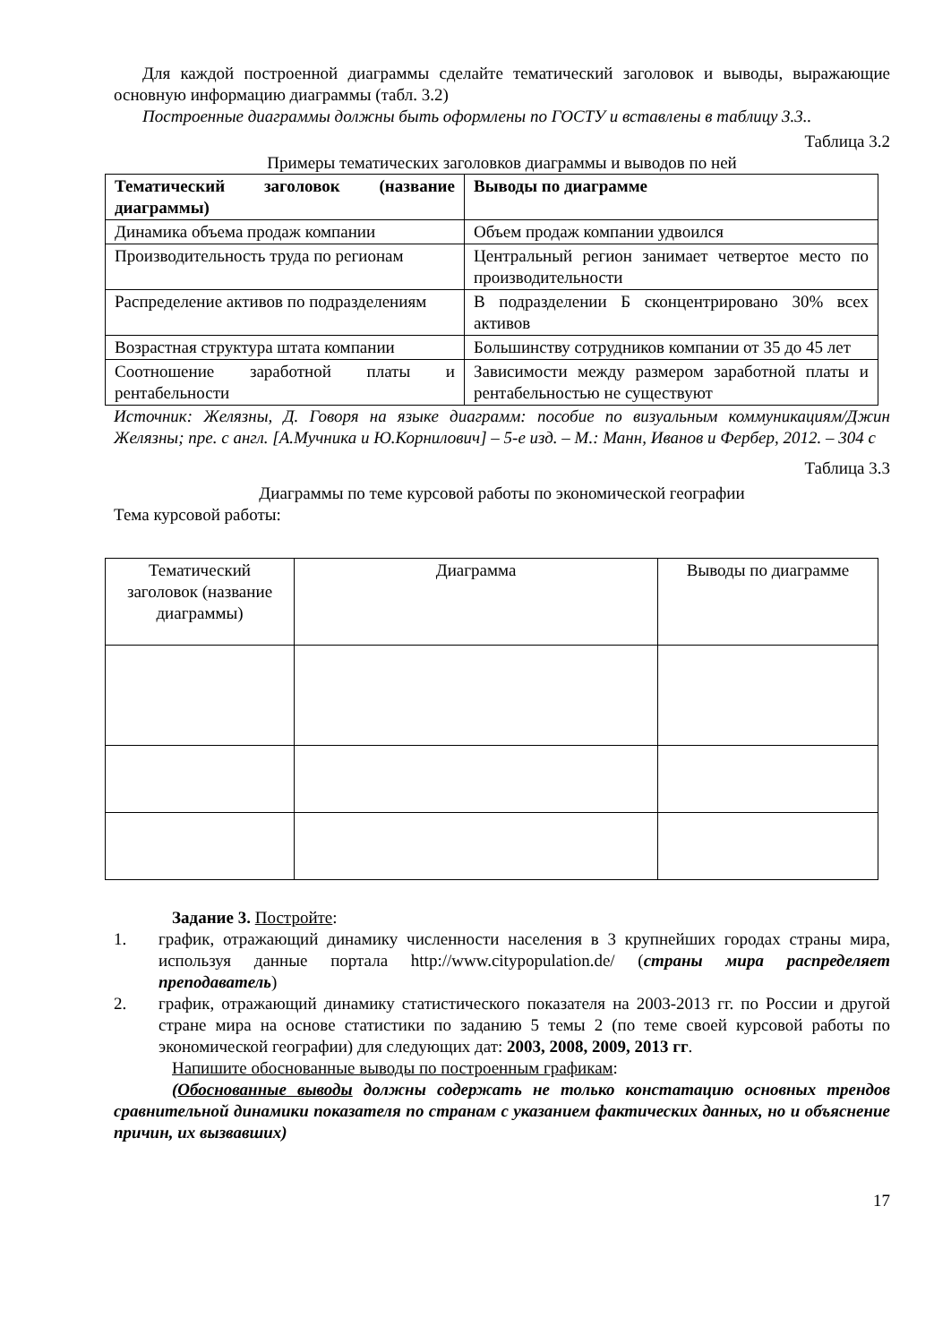Для каждой построенной диаграммы сделайте тематический заголовок и выводы, выражающие основную информацию диаграммы (табл. 3.2)
Построенные диаграммы должны быть оформлены по ГОСТУ и вставлены в таблицу 3.3..
Таблица 3.2
Примеры тематических заголовков диаграммы и выводов по ней
| Тематический заголовок (название диаграммы) | Выводы по диаграмме |
| --- | --- |
| Динамика объема продаж компании | Объем продаж компании удвоился |
| Производительность труда по регионам | Центральный регион занимает четвертое место по производительности |
| Распределение активов по подразделениям | В подразделении Б сконцентрировано 30% всех активов |
| Возрастная структура штата компании | Большинству сотрудников компании от 35 до 45 лет |
| Соотношение заработной платы и рентабельности | Зависимости между размером заработной платы и рентабельностью не существуют |
Источник: Желязны, Д. Говоря на языке диаграмм: пособие по визуальным коммуникациям/Джин Желязны; пре. с англ. [А.Мучника и Ю.Корнилович] – 5-е изд. – М.: Манн, Иванов и Фербер, 2012. – 304 с
Таблица 3.3
Диаграммы по теме курсовой работы по экономической географии
Тема курсовой работы:
| Тематический заголовок (название диаграммы) | Диаграмма | Выводы по диаграмме |
| --- | --- | --- |
Задание 3. Постройте:
1. график, отражающий динамику численности населения в 3 крупнейших городах страны мира, используя данные портала http://www.citypopulation.de/ (страны мира распределяет преподаватель)
2. график, отражающий динамику статистического показателя на 2003-2013 гг. по России и другой стране мира на основе статистики по заданию 5 темы 2 (по теме своей курсовой работы по экономической географии) для следующих дат: 2003, 2008, 2009, 2013 гг.
Напишите обоснованные выводы по построенным графикам:
(Обоснованные выводы должны содержать не только констатацию основных трендов сравнительной динамики показателя по странам с указанием фактических данных, но и объяснение причин, их вызвавших)
17